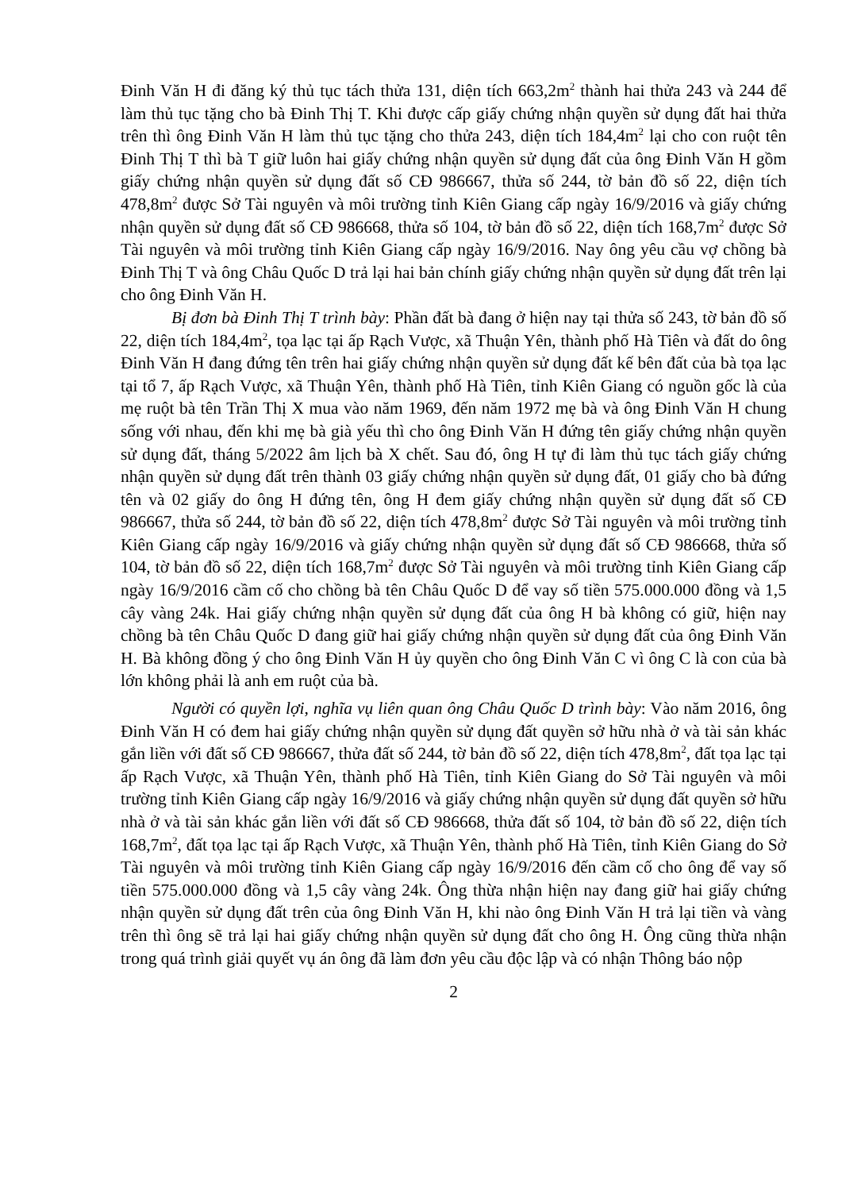Đinh Văn H đi đăng ký thủ tục tách thửa 131, diện tích 663,2m<sup>2</sup> thành hai thửa 243 và 244 để làm thủ tục tặng cho bà Đinh Thị T. Khi được cấp giấy chứng nhận quyền sử dụng đất hai thửa trên thì ông Đinh Văn H làm thủ tục tặng cho thửa 243, diện tích 184,4m<sup>2</sup> lại cho con ruột tên Đinh Thị T thì bà T giữ luôn hai giấy chứng nhận quyền sử dụng đất của ông Đinh Văn H gồm giấy chứng nhận quyền sử dụng đất số CĐ 986667, thửa số 244, tờ bản đồ số 22, diện tích 478,8m<sup>2</sup> được Sở Tài nguyên và môi trường tỉnh Kiên Giang cấp ngày 16/9/2016 và giấy chứng nhận quyền sử dụng đất số CĐ 986668, thửa số 104, tờ bản đồ số 22, diện tích 168,7m<sup>2</sup> được Sở Tài nguyên và môi trường tỉnh Kiên Giang cấp ngày 16/9/2016. Nay ông yêu cầu vợ chồng bà Đinh Thị T và ông Châu Quốc D trả lại hai bản chính giấy chứng nhận quyền sử dụng đất trên lại cho ông Đinh Văn H.
Bị đơn bà Đinh Thị T trình bày: Phần đất bà đang ở hiện nay tại thửa số 243, tờ bản đồ số 22, diện tích 184,4m<sup>2</sup>, tọa lạc tại ấp Rạch Vược, xã Thuận Yên, thành phố Hà Tiên và đất do ông Đinh Văn H đang đứng tên trên hai giấy chứng nhận quyền sử dụng đất kế bên đất của bà tọa lạc tại tổ 7, ấp Rạch Vược, xã Thuận Yên, thành phố Hà Tiên, tỉnh Kiên Giang có nguồn gốc là của mẹ ruột bà tên Trần Thị X mua vào năm 1969, đến năm 1972 mẹ bà và ông Đinh Văn H chung sống với nhau, đến khi mẹ bà già yếu thì cho ông Đinh Văn H đứng tên giấy chứng nhận quyền sử dụng đất, tháng 5/2022 âm lịch bà X chết. Sau đó, ông H tự đi làm thủ tục tách giấy chứng nhận quyền sử dụng đất trên thành 03 giấy chứng nhận quyền sử dụng đất, 01 giấy cho bà đứng tên và 02 giấy do ông H đứng tên, ông H đem giấy chứng nhận quyền sử dụng đất số CĐ 986667, thửa số 244, tờ bản đồ số 22, diện tích 478,8m<sup>2</sup> được Sở Tài nguyên và môi trường tỉnh Kiên Giang cấp ngày 16/9/2016 và giấy chứng nhận quyền sử dụng đất số CĐ 986668, thửa số 104, tờ bản đồ số 22, diện tích 168,7m<sup>2</sup> được Sở Tài nguyên và môi trường tỉnh Kiên Giang cấp ngày 16/9/2016 cầm cố cho chồng bà tên Châu Quốc D để vay số tiền 575.000.000 đồng và 1,5 cây vàng 24k. Hai giấy chứng nhận quyền sử dụng đất của ông H bà không có giữ, hiện nay chồng bà tên Châu Quốc D đang giữ hai giấy chứng nhận quyền sử dụng đất của ông Đinh Văn H. Bà không đồng ý cho ông Đinh Văn H ủy quyền cho ông Đinh Văn C vì ông C là con của bà lớn không phải là anh em ruột của bà.
Người có quyền lợi, nghĩa vụ liên quan ông Châu Quốc D trình bày: Vào năm 2016, ông Đinh Văn H có đem hai giấy chứng nhận quyền sử dụng đất quyền sở hữu nhà ở và tài sản khác gắn liền với đất số CĐ 986667, thửa đất số 244, tờ bản đồ số 22, diện tích 478,8m<sup>2</sup>, đất tọa lạc tại ấp Rạch Vược, xã Thuận Yên, thành phố Hà Tiên, tỉnh Kiên Giang do Sở Tài nguyên và môi trường tỉnh Kiên Giang cấp ngày 16/9/2016 và giấy chứng nhận quyền sử dụng đất quyền sở hữu nhà ở và tài sản khác gắn liền với đất số CĐ 986668, thửa đất số 104, tờ bản đồ số 22, diện tích 168,7m<sup>2</sup>, đất tọa lạc tại ấp Rạch Vược, xã Thuận Yên, thành phố Hà Tiên, tỉnh Kiên Giang do Sở Tài nguyên và môi trường tỉnh Kiên Giang cấp ngày 16/9/2016 đến cầm cố cho ông để vay số tiền 575.000.000 đồng và 1,5 cây vàng 24k. Ông thừa nhận hiện nay đang giữ hai giấy chứng nhận quyền sử dụng đất trên của ông Đinh Văn H, khi nào ông Đinh Văn H trả lại tiền và vàng trên thì ông sẽ trả lại hai giấy chứng nhận quyền sử dụng đất cho ông H. Ông cũng thừa nhận trong quá trình giải quyết vụ án ông đã làm đơn yêu cầu độc lập và có nhận Thông báo nộp
2